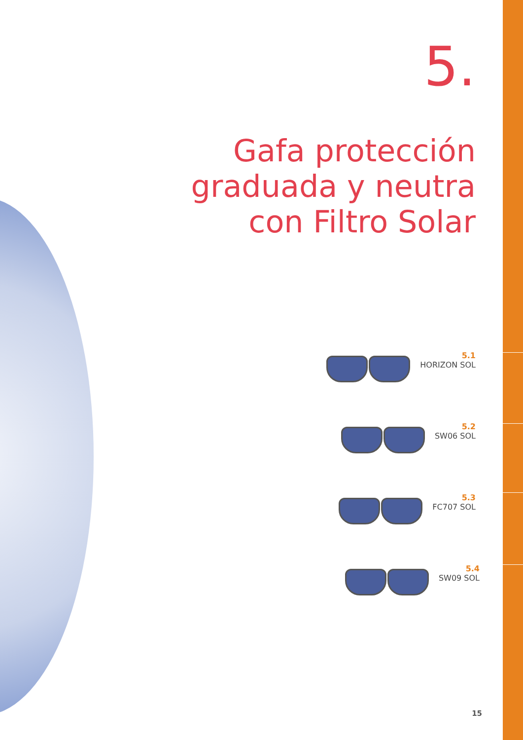5.
Gafa protección
graduada y neutra
con Filtro Solar
5.1
HORIZON SOL
5.2
SW06 SOL
5.3
FC707 SOL
5.4
SW09 SOL
15